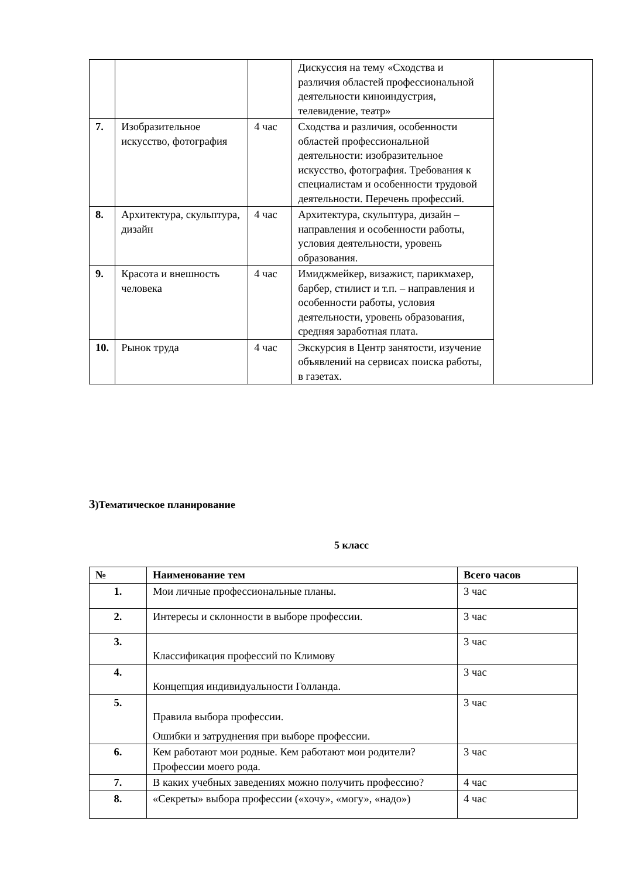| | | | Дискуссия на тему «Сходства и различия областей профессиональной деятельности киноиндустрия, телевидение, театр» | |
| 7. | Изобразительное искусство, фотография | 4 час | Сходства и различия, особенности областей профессиональной деятельности: изобразительное искусство, фотография. Требования к специалистам и особенности трудовой деятельности. Перечень профессий. | |
| 8. | Архитектура, скульптура, дизайн | 4 час | Архитектура, скульптура, дизайн – направления и особенности работы, условия деятельности, уровень образования. | |
| 9. | Красота и внешность человека | 4 час | Имиджмейкер, визажист, парикмахер, барбер, стилист и т.п. – направления и особенности работы, условия деятельности, уровень образования, средняя заработная плата. | |
| 10. | Рынок труда | 4 час | Экскурсия в Центр занятости, изучение объявлений на сервисах поиска работы, в газетах. | |
3)Тематическое планирование
5 класс
| № | Наименование тем | Всего часов |
| --- | --- | --- |
| 1. | Мои личные профессиональные планы. | 3 час |
| 2. | Интересы и склонности в выборе профессии. | 3 час |
| 3. | Классификация профессий по Климову | 3 час |
| 4. | Концепция индивидуальности Голланда. | 3 час |
| 5. | Правила выбора профессии. Ошибки и затруднения при выборе профессии. | 3 час |
| 6. | Кем работают мои родные. Кем работают мои родители? Профессии моего рода. | 3 час |
| 7. | В каких учебных заведениях можно получить профессию? | 4 час |
| 8. | «Секреты» выбора профессии («хочу», «могу», «надо») | 4 час |